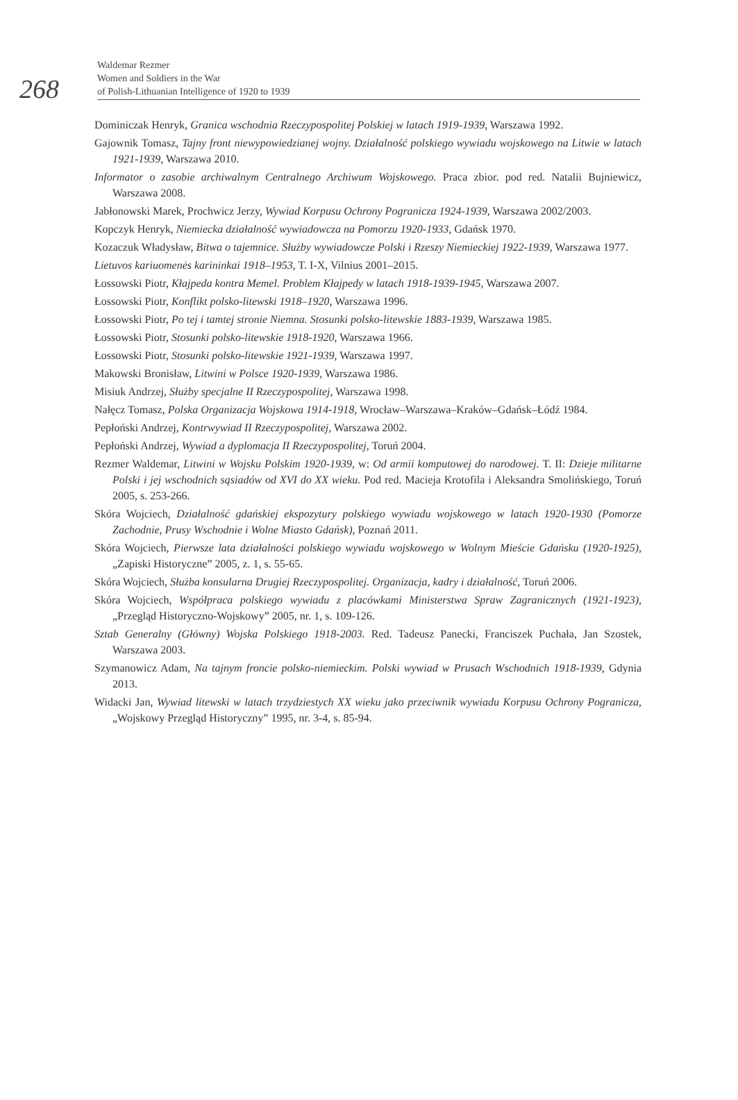268
Waldemar Rezmer
Women and Soldiers in the War
of Polish-Lithuanian Intelligence of 1920 to 1939
Dominiczak Henryk, Granica wschodnia Rzeczypospolitej Polskiej w latach 1919-1939, Warszawa 1992.
Gajownik Tomasz, Tajny front niewypowiedzianej wojny. Działalność polskiego wywiadu wojskowego na Litwie w latach 1921-1939, Warszawa 2010.
Informator o zasobie archiwalnym Centralnego Archiwum Wojskowego. Praca zbior. pod red. Natalii Bujniewicz, Warszawa 2008.
Jabłonowski Marek, Prochwicz Jerzy, Wywiad Korpusu Ochrony Pogranicza 1924-1939, Warszawa 2002/2003.
Kopczyk Henryk, Niemiecka działalność wywiadowcza na Pomorzu 1920-1933, Gdańsk 1970.
Kozaczuk Władysław, Bitwa o tajemnice. Służby wywiadowcze Polski i Rzeszy Niemieckiej 1922-1939, Warszawa 1977.
Lietuvos kariuomenės karininkai 1918–1953, T. I-X, Vilnius 2001–2015.
Łossowski Piotr, Kłajpeda kontra Memel. Problem Kłajpedy w latach 1918-1939-1945, Warszawa 2007.
Łossowski Piotr, Konflikt polsko-litewski 1918–1920, Warszawa 1996.
Łossowski Piotr, Po tej i tamtej stronie Niemna. Stosunki polsko-litewskie 1883-1939, Warszawa 1985.
Łossowski Piotr, Stosunki polsko-litewskie 1918-1920, Warszawa 1966.
Łossowski Piotr, Stosunki polsko-litewskie 1921-1939, Warszawa 1997.
Makowski Bronisław, Litwini w Polsce 1920-1939, Warszawa 1986.
Misiuk Andrzej, Służby specjalne II Rzeczypospolitej, Warszawa 1998.
Nałęcz Tomasz, Polska Organizacja Wojskowa 1914-1918, Wrocław–Warszawa–Kraków–Gdańsk–Łódź 1984.
Pepłoński Andrzej, Kontrwywiad II Rzeczypospolitej, Warszawa 2002.
Pepłoński Andrzej, Wywiad a dyplomacja II Rzeczypospolitej, Toruń 2004.
Rezmer Waldemar, Litwini w Wojsku Polskim 1920-1939, w: Od armii komputowej do narodowej. T. II: Dzieje militarne Polski i jej wschodnich sąsiadów od XVI do XX wieku. Pod red. Macieja Krotofila i Aleksandra Smolińskiego, Toruń 2005, s. 253-266.
Skóra Wojciech, Działalność gdańskiej ekspozytury polskiego wywiadu wojskowego w latach 1920-1930 (Pomorze Zachodnie, Prusy Wschodnie i Wolne Miasto Gdańsk), Poznań 2011.
Skóra Wojciech, Pierwsze lata działalności polskiego wywiadu wojskowego w Wolnym Mieście Gdańsku (1920-1925), „Zapiski Historyczne” 2005, z. 1, s. 55-65.
Skóra Wojciech, Służba konsularna Drugiej Rzeczypospolitej. Organizacja, kadry i działalność, Toruń 2006.
Skóra Wojciech, Współpraca polskiego wywiadu z placówkami Ministerstwa Spraw Zagranicznych (1921-1923), „Przegląd Historyczno-Wojskowy” 2005, nr. 1, s. 109-126.
Sztab Generalny (Główny) Wojska Polskiego 1918-2003. Red. Tadeusz Panecki, Franciszek Puchała, Jan Szostek, Warszawa 2003.
Szymanowicz Adam, Na tajnym froncie polsko-niemieckim. Polski wywiad w Prusach Wschodnich 1918-1939, Gdynia 2013.
Widacki Jan, Wywiad litewski w latach trzydziestych XX wieku jako przeciwnik wywiadu Korpusu Ochrony Pogranicza, „Wojskowy Przegląd Historyczny” 1995, nr. 3-4, s. 85-94.